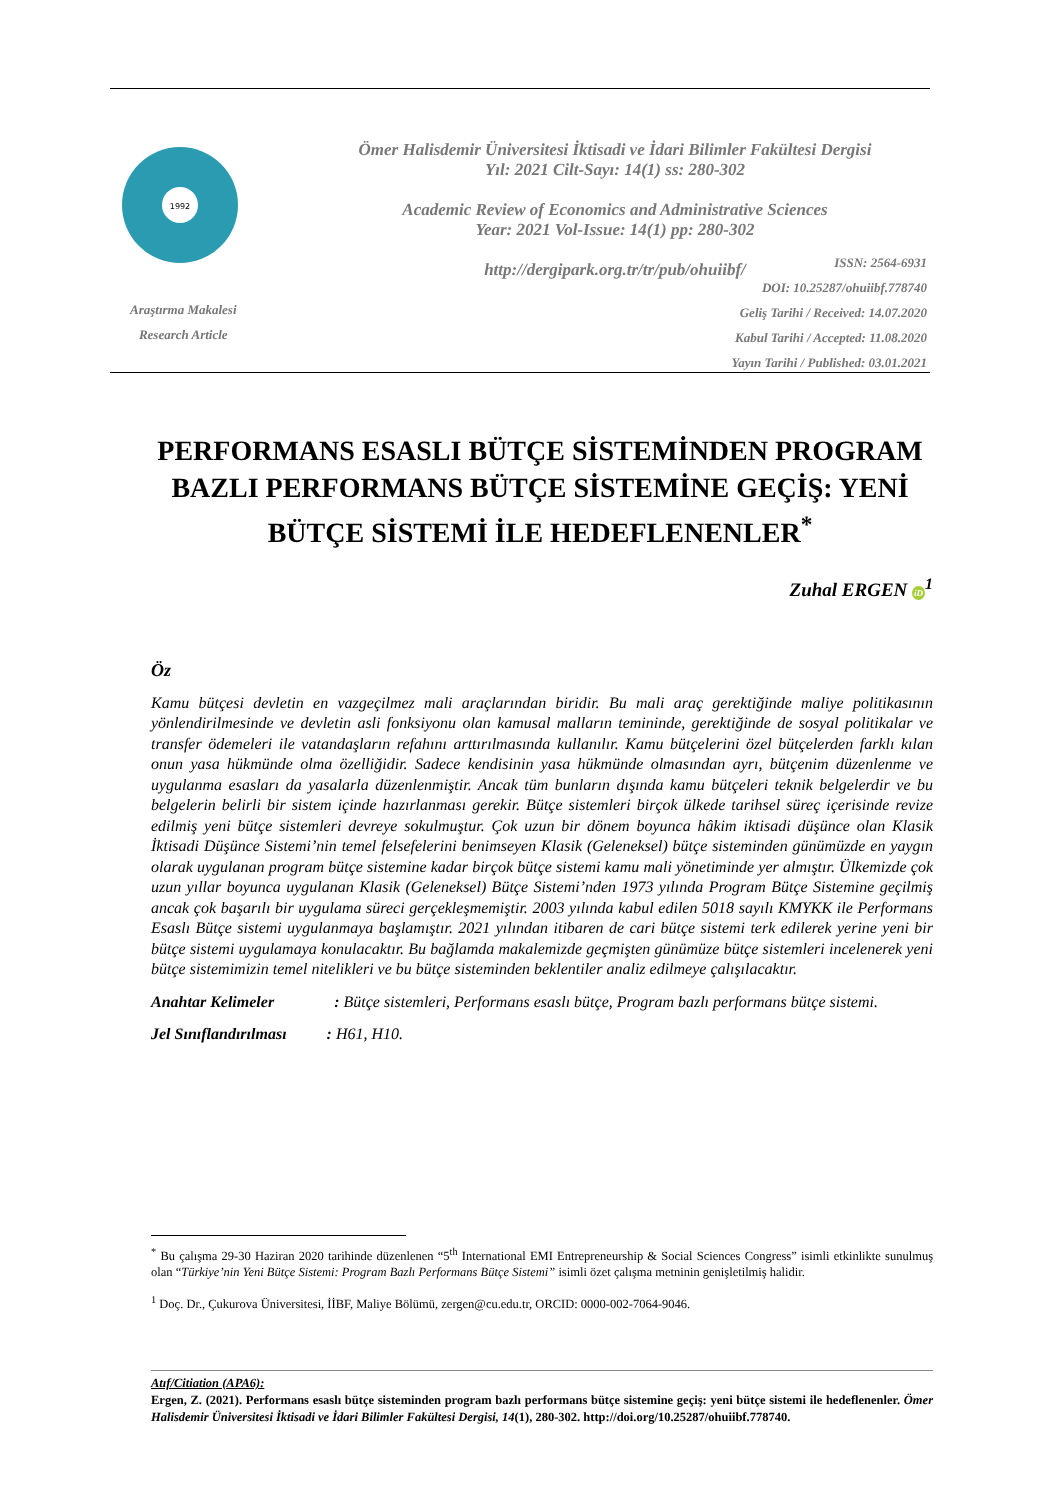1992
Ömer Halisdemir Üniversitesi İktisadi ve İdari Bilimler Fakültesi Dergisi
Yıl: 2021 Cilt-Sayı: 14(1) ss: 280-302
Academic Review of Economics and Administrative Sciences
Year: 2021 Vol-Issue: 14(1) pp: 280-302
http://dergipark.org.tr/tr/pub/ohuiibf/
ISSN: 2564-6931
DOI: 10.25287/ohuiibf.778740
Geliş Tarihi / Received: 14.07.2020
Kabul Tarihi / Accepted: 11.08.2020
Yayın Tarihi / Published: 03.01.2021
Araştırma Makalesi
Research Article
PERFORMANS ESASLI BÜTÇE SİSTEMİNDEN PROGRAM BAZLI PERFORMANS BÜTÇE SİSTEMİNE GEÇİŞ: YENİ BÜTÇE SİSTEMİ İLE HEDEFLENENLER<sup>*</sup>
Zuhal ERGEN iD<sup>1</sup>
Öz
Kamu bütçesi devletin en vazgeçilmez mali araçlarından biridir. Bu mali araç gerektiğinde maliye politikasının yönlendirilmesinde ve devletin asli fonksiyonu olan kamusal malların temininde, gerektiğinde de sosyal politikalar ve transfer ödemeleri ile vatandaşların refahını arttırılmasında kullanılır. Kamu bütçelerini özel bütçelerden farklı kılan onun yasa hükmünde olma özelliğidir. Sadece kendisinin yasa hükmünde olmasından ayrı, bütçenim düzenlenme ve uygulanma esasları da yasalarla düzenlenmiştir. Ancak tüm bunların dışında kamu bütçeleri teknik belgelerdir ve bu belgelerin belirli bir sistem içinde hazırlanması gerekir. Bütçe sistemleri birçok ülkede tarihsel süreç içerisinde revize edilmiş yeni bütçe sistemleri devreye sokulmuştur. Çok uzun bir dönem boyunca hâkim iktisadi düşünce olan Klasik İktisadi Düşünce Sistemi’nin temel felsefelerini benimseyen Klasik (Geleneksel) bütçe sisteminden günümüzde en yaygın olarak uygulanan program bütçe sistemine kadar birçok bütçe sistemi kamu mali yönetiminde yer almıştır. Ülkemizde çok uzun yıllar boyunca uygulanan Klasik (Geleneksel) Bütçe Sistemi’nden 1973 yılında Program Bütçe Sistemine geçilmiş ancak çok başarılı bir uygulama süreci gerçekleşmemiştir. 2003 yılında kabul edilen 5018 sayılı KMYKK ile Performans Esaslı Bütçe sistemi uygulanmaya başlamıştır. 2021 yılından itibaren de cari bütçe sistemi terk edilerek yerine yeni bir bütçe sistemi uygulamaya konulacaktır. Bu bağlamda makalemizde geçmişten günümüze bütçe sistemleri incelenerek yeni bütçe sistemimizin temel nitelikleri ve bu bütçe sisteminden beklentiler analiz edilmeye çalışılacaktır.
Anahtar Kelimeler : Bütçe sistemleri, Performans esaslı bütçe, Program bazlı performans bütçe sistemi.
Jel Sınıflandırılması : H61, H10.
<sup>*</sup> Bu çalışma 29-30 Haziran 2020 tarihinde düzenlenen “5<sup>th</sup> International EMI Entrepreneurship & Social Sciences Congress” isimli etkinlikte sunulmuş olan “Türkiye’nin Yeni Bütçe Sistemi: Program Bazlı Performans Bütçe Sistemi” isimli özet çalışma metninin genişletilmiş halidir.
<sup>1</sup> Doç. Dr., Çukurova Üniversitesi, İİBF, Maliye Bölümü, zergen@cu.edu.tr, ORCID: 0000-002-7064-9046.
Atıf/Citiation (APA6):
Ergen, Z. (2021). Performans esaslı bütçe sisteminden program bazlı performans bütçe sistemine geçiş: yeni bütçe sistemi ile hedeflenenler. Ömer Halisdemir Üniversitesi İktisadi ve İdari Bilimler Fakültesi Dergisi, 14(1), 280-302. http://doi.org/10.25287/ohuiibf.778740.